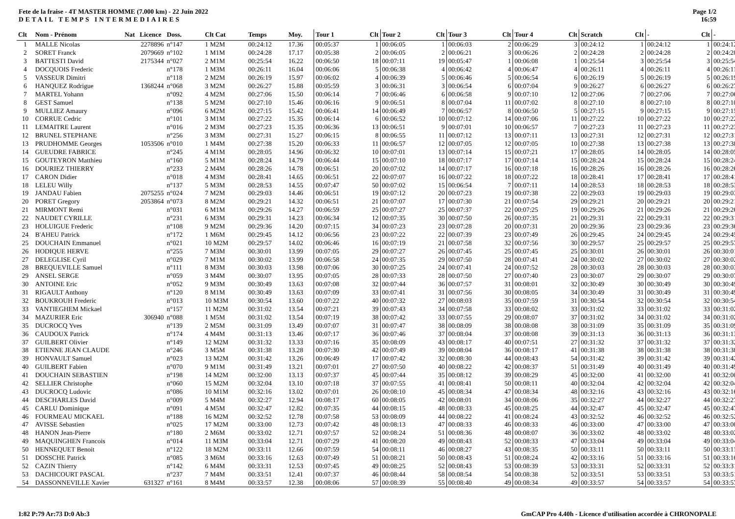Fete de la fraise - 4T MASTER HOMME (7.000 km) - 22 Juin 2022
DETAIL TEMPS INTERMEDIAIRES
Page 1/2
16:59
| Clt | Nom - Prénom | Nat | Licence | Doss. | Clt Cat | Temps | Moy. | Tour 1 | Clt | Tour 2 | Clt | Tour 3 | Clt | Tour 4 | Clt | Scratch | Clt | - | Clt | - |
| --- | --- | --- | --- | --- | --- | --- | --- | --- | --- | --- | --- | --- | --- | --- | --- | --- | --- | --- | --- | --- |
| 1 | MALLE Nicolas | | 2278896 | n°147 | 1 M2M | 00:24:12 | 17.36 | 00:05:37 | 1 | 00:06:05 | 1 | 00:06:03 | 2 | 00:06:29 | 3 | 00:24:12 | 1 | 00:24:12 | 1 | 00:24:12 |
| 2 | SORET Franck | | 2079669 | n°102 | 1 M1M | 00:24:28 | 17.17 | 00:05:38 | 2 | 00:06:05 | 2 | 00:06:21 | 3 | 00:06:26 | 2 | 00:24:28 | 2 | 00:24:28 | 2 | 00:24:28 |
| 3 | BATTESTI David | | 2175344 | n°027 | 2 M1M | 00:25:54 | 16.22 | 00:06:50 | 18 | 00:07:11 | 19 | 00:05:47 | 1 | 00:06:08 | 1 | 00:25:54 | 3 | 00:25:54 | 3 | 00:25:54 |
| 4 | DOCQUOIS Frederic | | | n°178 | 1 M3M | 00:26:11 | 16.04 | 00:06:06 | 5 | 00:06:38 | 4 | 00:06:42 | 4 | 00:06:47 | 4 | 00:26:11 | 4 | 00:26:11 | 4 | 00:26:11 |
| 5 | VASSEUR Dimitri | | | n°118 | 2 M2M | 00:26:19 | 15.97 | 00:06:02 | 4 | 00:06:39 | 5 | 00:06:46 | 5 | 00:06:54 | 6 | 00:26:19 | 5 | 00:26:19 | 5 | 00:26:19 |
| 6 | HANQUEZ Rodrigue | | 1368244 | n°068 | 3 M2M | 00:26:27 | 15.88 | 00:05:59 | 3 | 00:06:31 | 3 | 00:06:54 | 6 | 00:07:04 | 9 | 00:26:27 | 6 | 00:26:27 | 6 | 00:26:27 |
| 7 | MARTEL Yohann | | | n°092 | 4 M2M | 00:27:06 | 15.50 | 00:06:14 | 7 | 00:06:46 | 6 | 00:06:58 | 9 | 00:07:10 | 12 | 00:27:06 | 7 | 00:27:06 | 7 | 00:27:06 |
| 8 | GEST Samuel | | | n°138 | 5 M2M | 00:27:10 | 15.46 | 00:06:16 | 9 | 00:06:51 | 8 | 00:07:04 | 11 | 00:07:02 | 8 | 00:27:10 | 8 | 00:27:10 | 8 | 00:27:10 |
| 9 | MULLIEZ Amaury | | | n°096 | 6 M2M | 00:27:15 | 15.42 | 00:06:41 | 14 | 00:06:49 | 7 | 00:06:57 | 8 | 00:06:50 | 5 | 00:27:15 | 9 | 00:27:15 | 9 | 00:27:15 |
| 10 | CORRUE Cedric | | | n°101 | 3 M1M | 00:27:22 | 15.35 | 00:06:14 | 6 | 00:06:52 | 10 | 00:07:12 | 14 | 00:07:06 | 11 | 00:27:22 | 10 | 00:27:22 | 10 | 00:27:22 |
| 11 | LEMAITRE Laurent | | | n°016 | 2 M3M | 00:27:23 | 15.35 | 00:06:36 | 13 | 00:06:51 | 9 | 00:07:01 | 10 | 00:06:57 | 7 | 00:27:23 | 11 | 00:27:23 | 11 | 00:27:23 |
| 12 | BRUNEL STEPHANE | | | n°256 | 3 M3M | 00:27:31 | 15.27 | 00:06:15 | 8 | 00:06:55 | 11 | 00:07:12 | 13 | 00:07:11 | 13 | 00:27:31 | 12 | 00:27:31 | 12 | 00:27:31 |
| 13 | PRUDHOMME Georges | | 1053506 | n°010 | 1 M4M | 00:27:38 | 15.20 | 00:06:33 | 11 | 00:06:57 | 12 | 00:07:05 | 12 | 00:07:05 | 10 | 00:27:38 | 13 | 00:27:38 | 13 | 00:27:38 |
| 14 | GUEUDRE FABRICE | | | n°245 | 4 M1M | 00:28:05 | 14.96 | 00:06:32 | 10 | 00:07:01 | 13 | 00:07:14 | 15 | 00:07:21 | 17 | 00:28:05 | 14 | 00:28:05 | 14 | 00:28:05 |
| 15 | GOUTEYRON Matthieu | | | n°160 | 5 M1M | 00:28:24 | 14.79 | 00:06:44 | 15 | 00:07:10 | 18 | 00:07:17 | 17 | 00:07:14 | 15 | 00:28:24 | 15 | 00:28:24 | 15 | 00:28:24 |
| 16 | DOURIEZ THIERRY | | | n°233 | 2 M4M | 00:28:26 | 14.78 | 00:06:51 | 20 | 00:07:02 | 14 | 00:07:17 | 16 | 00:07:18 | 16 | 00:28:26 | 16 | 00:28:26 | 16 | 00:28:26 |
| 17 | CARON Didier | | | n°018 | 4 M3M | 00:28:41 | 14.65 | 00:06:51 | 22 | 00:07:07 | 16 | 00:07:22 | 18 | 00:07:22 | 18 | 00:28:41 | 17 | 00:28:41 | 17 | 00:28:41 |
| 18 | LELEU Willy | | | n°137 | 5 M3M | 00:28:53 | 14.55 | 00:07:47 | 50 | 00:07:02 | 15 | 00:06:54 | 7 | 00:07:11 | 14 | 00:28:53 | 18 | 00:28:53 | 18 | 00:28:53 |
| 19 | JANDAU Fabien | | 2075255 | n°024 | 7 M2M | 00:29:03 | 14.46 | 00:06:51 | 19 | 00:07:12 | 20 | 00:07:23 | 19 | 00:07:38 | 22 | 00:29:03 | 19 | 00:29:03 | 19 | 00:29:03 |
| 20 | PORET Gregory | | 2053864 | n°073 | 8 M2M | 00:29:21 | 14.32 | 00:06:51 | 21 | 00:07:07 | 17 | 00:07:30 | 21 | 00:07:54 | 29 | 00:29:21 | 20 | 00:29:21 | 20 | 00:29:21 |
| 21 | MIRMONT Remi | | | n°031 | 6 M1M | 00:29:26 | 14.27 | 00:06:59 | 25 | 00:07:27 | 25 | 00:07:37 | 22 | 00:07:25 | 19 | 00:29:26 | 21 | 00:29:26 | 21 | 00:29:26 |
| 22 | NAUDET CYRILLE | | | n°231 | 6 M3M | 00:29:31 | 14.23 | 00:06:34 | 12 | 00:07:35 | 30 | 00:07:50 | 26 | 00:07:35 | 21 | 00:29:31 | 22 | 00:29:31 | 22 | 00:29:31 |
| 23 | HOLUIGUE Frederic | | | n°108 | 9 M2M | 00:29:36 | 14.20 | 00:07:15 | 34 | 00:07:23 | 23 | 00:07:28 | 20 | 00:07:31 | 20 | 00:29:36 | 23 | 00:29:36 | 23 | 00:29:36 |
| 24 | B'AHEU Patrick | | | n°172 | 1 M6M | 00:29:45 | 14.12 | 00:06:56 | 23 | 00:07:22 | 22 | 00:07:39 | 23 | 00:07:49 | 26 | 00:29:45 | 24 | 00:29:45 | 24 | 00:29:45 |
| 25 | DOUCHAIN Emmanuel | | | n°021 | 10 M2M | 00:29:57 | 14.02 | 00:06:46 | 16 | 00:07:19 | 21 | 00:07:58 | 32 | 00:07:56 | 30 | 00:29:57 | 25 | 00:29:57 | 25 | 00:29:57 |
| 26 | HODIQUE HERVE | | | n°255 | 7 M3M | 00:30:01 | 13.99 | 00:07:05 | 29 | 00:07:27 | 26 | 00:07:45 | 25 | 00:07:45 | 25 | 00:30:01 | 26 | 00:30:01 | 26 | 00:30:01 |
| 27 | DELEGLISE Cyril | | | n°029 | 7 M1M | 00:30:02 | 13.99 | 00:06:58 | 24 | 00:07:35 | 29 | 00:07:50 | 28 | 00:07:41 | 24 | 00:30:02 | 27 | 00:30:02 | 27 | 00:30:02 |
| 28 | BREQUEVILLE Samuel | | | n°111 | 8 M3M | 00:30:03 | 13.98 | 00:07:06 | 30 | 00:07:25 | 24 | 00:07:41 | 24 | 00:07:52 | 28 | 00:30:03 | 28 | 00:30:03 | 28 | 00:30:03 |
| 29 | ANSEL SERGE | | | n°059 | 3 M4M | 00:30:07 | 13.95 | 00:07:05 | 28 | 00:07:33 | 28 | 00:07:50 | 27 | 00:07:40 | 23 | 00:30:07 | 29 | 00:30:07 | 29 | 00:30:07 |
| 30 | ANTOINE Eric | | | n°052 | 9 M3M | 00:30:49 | 13.63 | 00:07:08 | 32 | 00:07:44 | 36 | 00:07:57 | 31 | 00:08:01 | 32 | 00:30:49 | 30 | 00:30:49 | 30 | 00:30:49 |
| 31 | RIGAULT Anthony | | | n°120 | 8 M1M | 00:30:49 | 13.63 | 00:07:09 | 33 | 00:07:41 | 31 | 00:07:56 | 30 | 00:08:05 | 34 | 00:30:49 | 31 | 00:30:49 | 31 | 00:30:49 |
| 32 | BOUKROUH Frederic | | | n°013 | 10 M3M | 00:30:54 | 13.60 | 00:07:22 | 40 | 00:07:32 | 27 | 00:08:03 | 35 | 00:07:59 | 31 | 00:30:54 | 32 | 00:30:54 | 32 | 00:30:54 |
| 33 | VANTIEGHEM Mickael | | | n°157 | 11 M2M | 00:31:02 | 13.54 | 00:07:21 | 39 | 00:07:43 | 34 | 00:07:58 | 33 | 00:08:02 | 33 | 00:31:02 | 33 | 00:31:02 | 33 | 00:31:02 |
| 34 | MAZURIER Eric | | 306940 | n°088 | 1 M5M | 00:31:02 | 13.54 | 00:07:19 | 38 | 00:07:42 | 33 | 00:07:55 | 29 | 00:08:07 | 37 | 00:31:02 | 34 | 00:31:02 | 34 | 00:31:02 |
| 35 | DUCROCQ Yves | | | n°139 | 2 M5M | 00:31:09 | 13.49 | 00:07:07 | 31 | 00:07:47 | 38 | 00:08:09 | 38 | 00:08:08 | 38 | 00:31:09 | 35 | 00:31:09 | 35 | 00:31:09 |
| 36 | CAUDOUX Patrick | | | n°174 | 4 M4M | 00:31:13 | 13.46 | 00:07:17 | 36 | 00:07:46 | 37 | 00:08:04 | 37 | 00:08:08 | 39 | 00:31:13 | 36 | 00:31:13 | 36 | 00:31:13 |
| 37 | GUILBERT Olivier | | | n°149 | 12 M2M | 00:31:32 | 13.33 | 00:07:16 | 35 | 00:08:09 | 43 | 00:08:17 | 40 | 00:07:51 | 27 | 00:31:32 | 37 | 00:31:32 | 37 | 00:31:32 |
| 38 | ETIENNE JEAN CLAUDE | | | n°246 | 3 M5M | 00:31:38 | 13.28 | 00:07:30 | 42 | 00:07:49 | 39 | 00:08:04 | 36 | 00:08:17 | 41 | 00:31:38 | 38 | 00:31:38 | 38 | 00:31:38 |
| 39 | HONVAULT Samuel | | | n°023 | 13 M2M | 00:31:42 | 13.26 | 00:06:49 | 17 | 00:07:42 | 32 | 00:08:30 | 44 | 00:08:43 | 54 | 00:31:42 | 39 | 00:31:42 | 39 | 00:31:42 |
| 40 | GUILBERT Fabien | | | n°070 | 9 M1M | 00:31:49 | 13.21 | 00:07:01 | 27 | 00:07:50 | 40 | 00:08:22 | 42 | 00:08:37 | 51 | 00:31:49 | 40 | 00:31:49 | 40 | 00:31:49 |
| 41 | DOUCHAIN SEBASTIEN | | | n°198 | 14 M2M | 00:32:00 | 13.13 | 00:07:37 | 45 | 00:07:44 | 35 | 00:08:12 | 39 | 00:08:29 | 45 | 00:32:00 | 41 | 00:32:00 | 41 | 00:32:00 |
| 42 | SELLIER Christophe | | | n°060 | 15 M2M | 00:32:04 | 13.10 | 00:07:18 | 37 | 00:07:55 | 41 | 00:08:41 | 50 | 00:08:11 | 40 | 00:32:04 | 42 | 00:32:04 | 42 | 00:32:04 |
| 43 | DUCROCQ Ludovic | | | n°086 | 10 M1M | 00:32:16 | 13.02 | 00:07:01 | 26 | 00:08:10 | 45 | 00:08:34 | 47 | 00:08:34 | 48 | 00:32:16 | 43 | 00:32:16 | 43 | 00:32:16 |
| 44 | DESCHARLES David | | | n°009 | 5 M4M | 00:32:27 | 12.94 | 00:08:17 | 60 | 00:08:05 | 42 | 00:08:01 | 34 | 00:08:06 | 35 | 00:32:27 | 44 | 00:32:27 | 44 | 00:32:27 |
| 45 | CARLU Dominique | | | n°091 | 4 M5M | 00:32:47 | 12.82 | 00:07:35 | 44 | 00:08:15 | 48 | 00:08:33 | 45 | 00:08:25 | 44 | 00:32:47 | 45 | 00:32:47 | 45 | 00:32:47 |
| 46 | FOURMEAU MICKAEL | | | n°188 | 16 M2M | 00:32:52 | 12.78 | 00:07:58 | 53 | 00:08:09 | 44 | 00:08:22 | 41 | 00:08:24 | 43 | 00:32:52 | 46 | 00:32:52 | 46 | 00:32:52 |
| 47 | AVISSE Sebastien | | | n°025 | 17 M2M | 00:33:00 | 12.73 | 00:07:42 | 48 | 00:08:13 | 47 | 00:08:33 | 46 | 00:08:33 | 46 | 00:33:00 | 47 | 00:33:00 | 47 | 00:33:00 |
| 48 | HANON Jean-Pierre | | | n°180 | 2 M6M | 00:33:02 | 12.71 | 00:07:57 | 52 | 00:08:24 | 51 | 00:08:36 | 48 | 00:08:07 | 36 | 00:33:02 | 48 | 00:33:02 | 48 | 00:33:02 |
| 49 | MAQUINGHEN Francois | | | n°014 | 11 M3M | 00:33:04 | 12.71 | 00:07:29 | 41 | 00:08:20 | 49 | 00:08:43 | 52 | 00:08:33 | 47 | 00:33:04 | 49 | 00:33:04 | 49 | 00:33:04 |
| 50 | HENNEQUET Benoit | | | n°122 | 18 M2M | 00:33:11 | 12.66 | 00:07:59 | 54 | 00:08:11 | 46 | 00:08:27 | 43 | 00:08:35 | 50 | 00:33:11 | 50 | 00:33:11 | 50 | 00:33:11 |
| 51 | DOSSCHE Patrick | | | n°085 | 3 M6M | 00:33:16 | 12.63 | 00:07:49 | 51 | 00:08:21 | 50 | 00:08:43 | 51 | 00:08:24 | 42 | 00:33:16 | 51 | 00:33:16 | 51 | 00:33:16 |
| 52 | CAZIN Thierry | | | n°142 | 6 M4M | 00:33:31 | 12.53 | 00:07:45 | 49 | 00:08:25 | 52 | 00:08:43 | 53 | 00:08:39 | 53 | 00:33:31 | 52 | 00:33:31 | 52 | 00:33:31 |
| 53 | DACHICOURT PASCAL | | | n°237 | 7 M4M | 00:33:51 | 12.41 | 00:07:37 | 46 | 00:08:44 | 58 | 00:08:54 | 54 | 00:08:38 | 52 | 00:33:51 | 53 | 00:33:51 | 53 | 00:33:51 |
| 54 | DASSONNEVILLE Xavier | | 631327 | n°161 | 8 M4M | 00:33:57 | 12.38 | 00:08:06 | 57 | 00:08:39 | 55 | 00:08:40 | 49 | 00:08:34 | 49 | 00:33:57 | 54 | 00:33:57 | 54 | 00:33:57 |
I:82 P:79 Ar:73 D:0 Ab:3 GmCAP Pro 4.40h - Licence d'utilisation accordée à CHRONOPALE